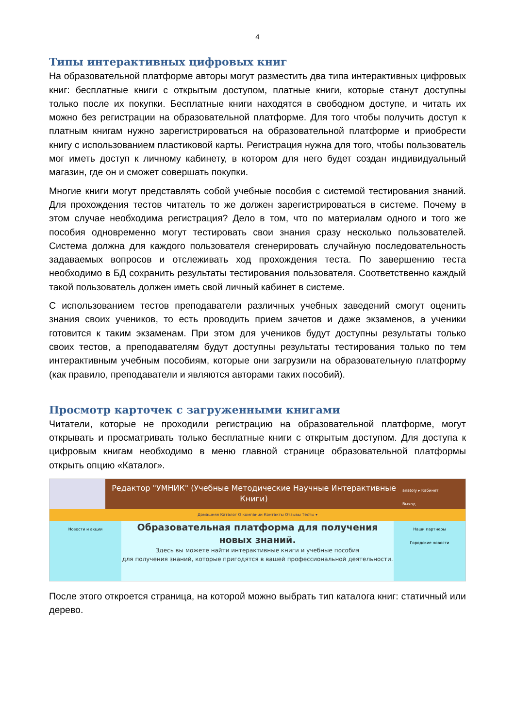4
Типы интерактивных цифровых книг
На образовательной платформе авторы могут разместить два типа интерактивных цифровых книг: бесплатные книги с открытым доступом, платные книги, которые станут доступны только после их покупки. Бесплатные книги находятся в свободном доступе, и читать их можно без регистрации на образовательной платформе. Для того чтобы получить доступ к платным книгам нужно зарегистрироваться на образовательной платформе и приобрести книгу с использованием пластиковой карты. Регистрация нужна для того, чтобы пользователь мог иметь доступ к личному кабинету, в котором для него будет создан индивидуальный магазин, где он и сможет совершать покупки.
Многие книги могут представлять собой учебные пособия с системой тестирования знаний. Для прохождения тестов читатель то же должен зарегистрироваться в системе. Почему в этом случае необходима регистрация? Дело в том, что по материалам одного и того же пособия одновременно могут тестировать свои знания сразу несколько пользователей. Система должна для каждого пользователя сгенерировать случайную последовательность задаваемых вопросов и отслеживать ход прохождения теста. По завершению теста необходимо в БД сохранить результаты тестирования пользователя. Соответственно каждый такой пользователь должен иметь свой личный кабинет в системе.
С использованием тестов преподаватели различных учебных заведений смогут оценить знания своих учеников, то есть проводить прием зачетов и даже экзаменов, а ученики готовится к таким экзаменам. При этом для учеников будут доступны результаты только своих тестов, а преподавателям будут доступны результаты тестирования только по тем интерактивным учебным пособиям, которые они загрузили на образовательную платформу (как правило, преподаватели и являются авторами таких пособий).
Просмотр карточек с загруженными книгами
Читатели, которые не проходили регистрацию на образовательной платформе, могут открывать и просматривать только бесплатные книги с открытым доступом. Для доступа к цифровым книгам необходимо в меню главной странице образовательной платформы открыть опцию «Каталог».
Редактор "УМНИК" (Учебные Методические Научные Интерактивные Книги)
anatoly ▸ Кабинет
Выход
Домашняя Каталог О компании Контакты Отзывы Тесты ▾
Новости и акции
Образовательная платформа для получения новых знаний.
Здесь вы можете найти интерактивные книги и учебные пособия
для получения знаний, которые пригодятся в вашей профессиональной деятельности.
Наши партнеры
Городские новости
После этого откроется страница, на которой можно выбрать тип каталога книг: статичный или дерево.